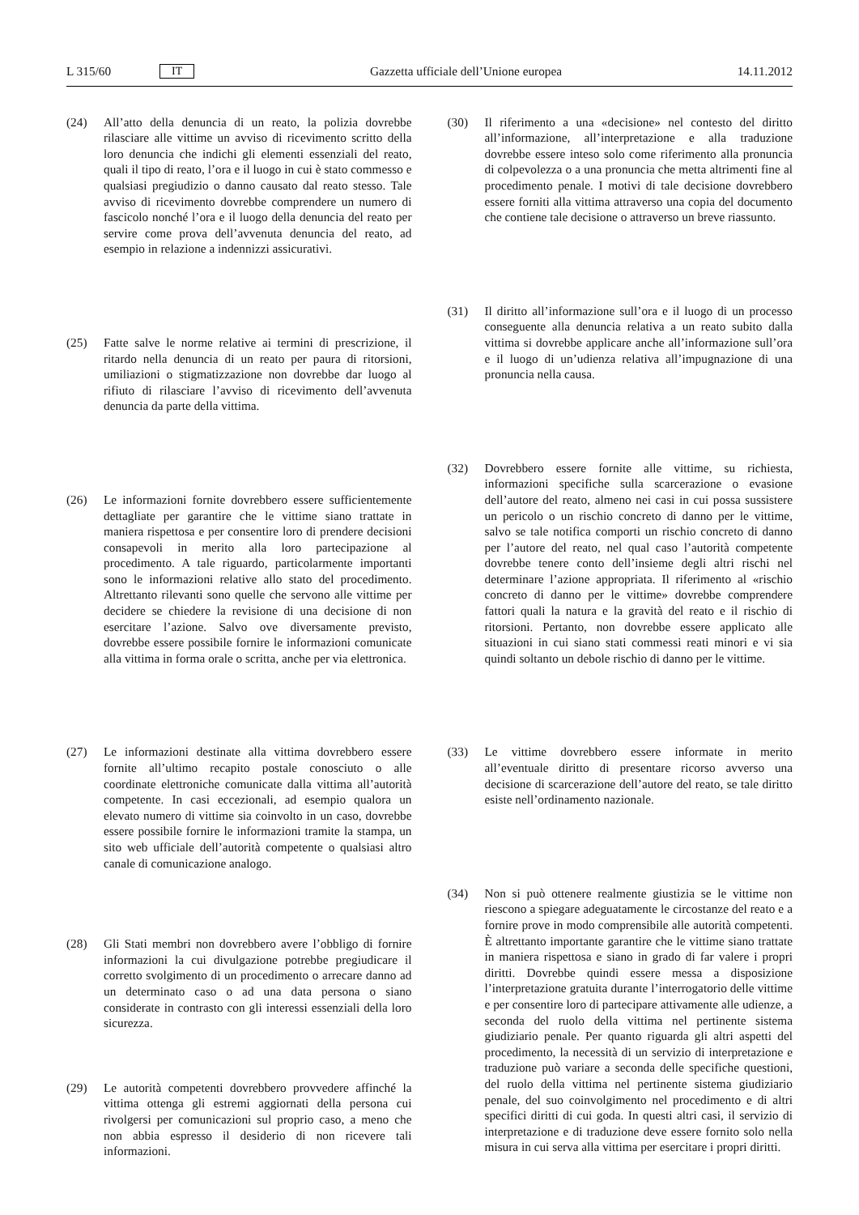L 315/60 IT
Gazzetta ufficiale dell’Unione europea 14.11.2012
(24) All’atto della denuncia di un reato, la polizia dovrebbe rilasciare alle vittime un avviso di ricevimento scritto della loro denuncia che indichi gli elementi essenziali del reato, quali il tipo di reato, l’ora e il luogo in cui è stato commesso e qualsiasi pregiudizio o danno causato dal reato stesso. Tale avviso di ricevimento dovrebbe comprendere un numero di fascicolo nonché l’ora e il luogo della denuncia del reato per servire come prova dell’avvenuta denuncia del reato, ad esempio in relazione a indennizzi assicurativi.
(25) Fatte salve le norme relative ai termini di prescrizione, il ritardo nella denuncia di un reato per paura di ritorsioni, umiliazioni o stigmatizzazione non dovrebbe dar luogo al rifiuto di rilasciare l’avviso di ricevimento dell’avvenuta denuncia da parte della vittima.
(26) Le informazioni fornite dovrebbero essere sufficientemente dettagliate per garantire che le vittime siano trattate in maniera rispettosa e per consentire loro di prendere decisioni consapevoli in merito alla loro partecipazione al procedimento. A tale riguardo, particolarmente importanti sono le informazioni relative allo stato del procedimento. Altrettanto rilevanti sono quelle che servono alle vittime per decidere se chiedere la revisione di una decisione di non esercitare l’azione. Salvo ove diversamente previsto, dovrebbe essere possibile fornire le informazioni comunicate alla vittima in forma orale o scritta, anche per via elettronica.
(27) Le informazioni destinate alla vittima dovrebbero essere fornite all’ultimo recapito postale conosciuto o alle coordinate elettroniche comunicate dalla vittima all’autorità competente. In casi eccezionali, ad esempio qualora un elevato numero di vittime sia coinvolto in un caso, dovrebbe essere possibile fornire le informazioni tramite la stampa, un sito web ufficiale dell’autorità competente o qualsiasi altro canale di comunicazione analogo.
(28) Gli Stati membri non dovrebbero avere l’obbligo di fornire informazioni la cui divulgazione potrebbe pregiudicare il corretto svolgimento di un procedimento o arrecare danno ad un determinato caso o ad una data persona o siano considerate in contrasto con gli interessi essenziali della loro sicurezza.
(29) Le autorità competenti dovrebbero provvedere affinché la vittima ottenga gli estremi aggiornati della persona cui rivolgersi per comunicazioni sul proprio caso, a meno che non abbia espresso il desiderio di non ricevere tali informazioni.
(30) Il riferimento a una «decisione» nel contesto del diritto all’informazione, all’interpretazione e alla traduzione dovrebbe essere inteso solo come riferimento alla pronuncia di colpevolezza o a una pronuncia che metta altrimenti fine al procedimento penale. I motivi di tale decisione dovrebbero essere forniti alla vittima attraverso una copia del documento che contiene tale decisione o attraverso un breve riassunto.
(31) Il diritto all’informazione sull’ora e il luogo di un processo conseguente alla denuncia relativa a un reato subito dalla vittima si dovrebbe applicare anche all’informazione sull’ora e il luogo di un’udienza relativa all’impugnazione di una pronuncia nella causa.
(32) Dovrebbero essere fornite alle vittime, su richiesta, informazioni specifiche sulla scarcerazione o evasione dell’autore del reato, almeno nei casi in cui possa sussistere un pericolo o un rischio concreto di danno per le vittime, salvo se tale notifica comporti un rischio concreto di danno per l’autore del reato, nel qual caso l’autorità competente dovrebbe tenere conto dell’insieme degli altri rischi nel determinare l’azione appropriata. Il riferimento al «rischio concreto di danno per le vittime» dovrebbe comprendere fattori quali la natura e la gravità del reato e il rischio di ritorsioni. Pertanto, non dovrebbe essere applicato alle situazioni in cui siano stati commessi reati minori e vi sia quindi soltanto un debole rischio di danno per le vittime.
(33) Le vittime dovrebbero essere informate in merito all’eventuale diritto di presentare ricorso avverso una decisione di scarcerazione dell’autore del reato, se tale diritto esiste nell’ordinamento nazionale.
(34) Non si può ottenere realmente giustizia se le vittime non riescono a spiegare adeguatamente le circostanze del reato e a fornire prove in modo comprensibile alle autorità competenti. È altrettanto importante garantire che le vittime siano trattate in maniera rispettosa e siano in grado di far valere i propri diritti. Dovrebbe quindi essere messa a disposizione l’interpretazione gratuita durante l’interrogatorio delle vittime e per consentire loro di partecipare attivamente alle udienze, a seconda del ruolo della vittima nel pertinente sistema giudiziario penale. Per quanto riguarda gli altri aspetti del procedimento, la necessità di un servizio di interpretazione e traduzione può variare a seconda delle specifiche questioni, del ruolo della vittima nel pertinente sistema giudiziario penale, del suo coinvolgimento nel procedimento e di altri specifici diritti di cui goda. In questi altri casi, il servizio di interpretazione e di traduzione deve essere fornito solo nella misura in cui serva alla vittima per esercitare i propri diritti.